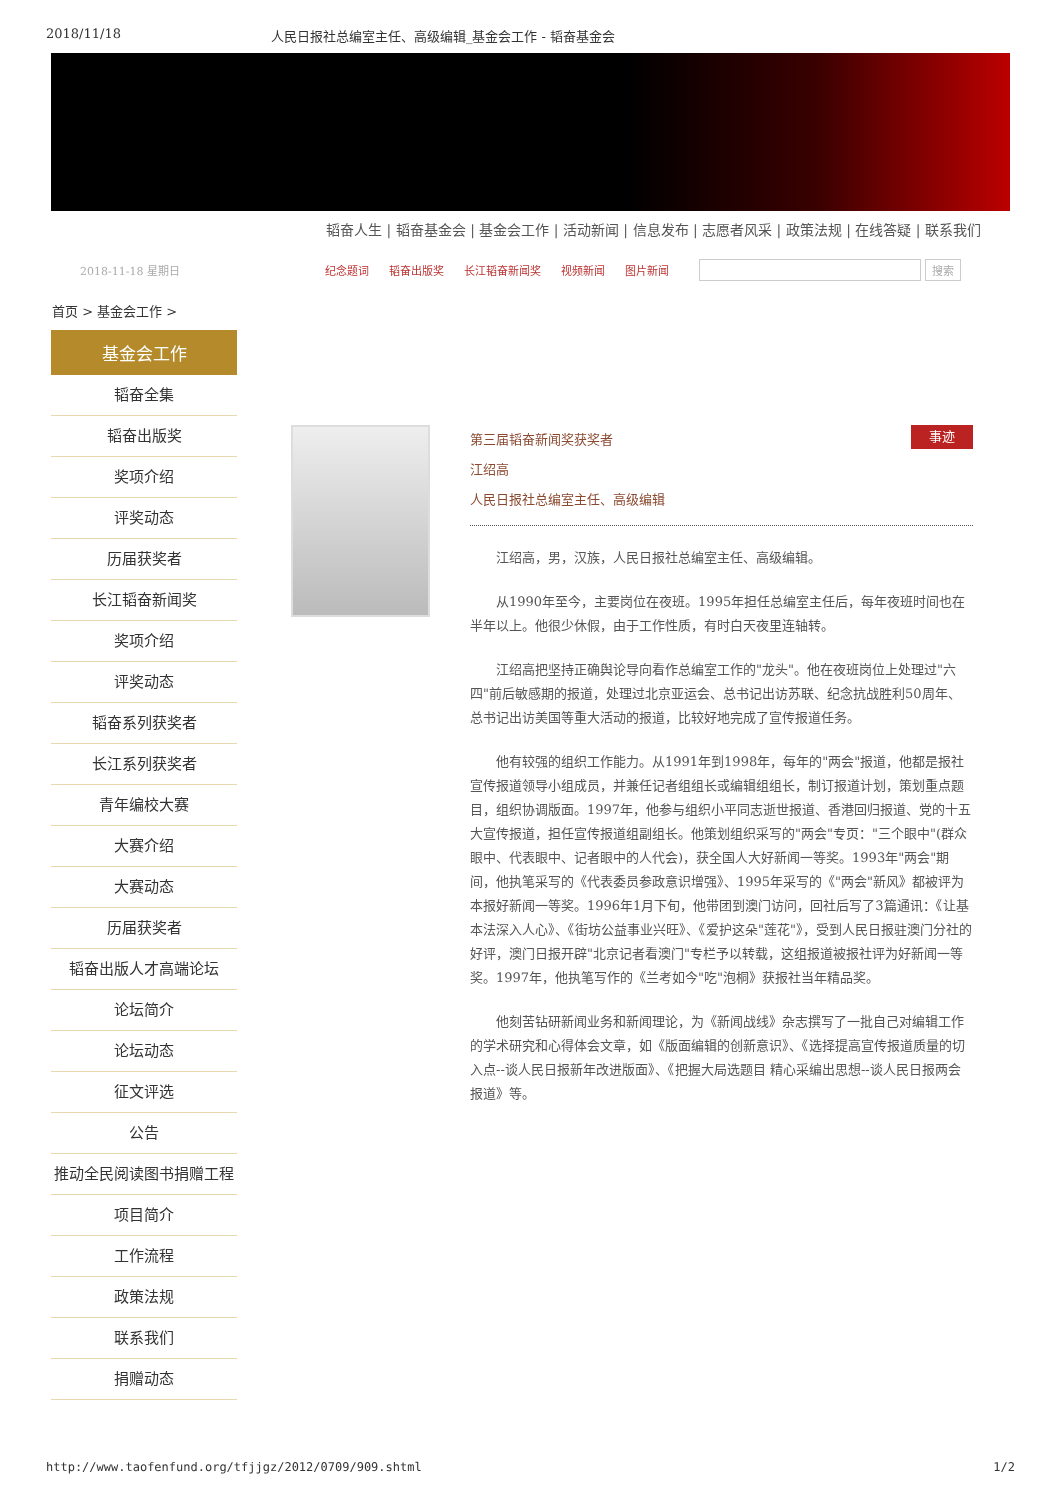2018/11/18 人民日报社总编室主任、高级编辑_基金会工作 - 韬奋基金会
韬奋人生 | 韬奋基金会 | 基金会工作 | 活动新闻 | 信息发布 | 志愿者风采 | 政策法规 | 在线答疑 | 联系我们
2018-11-18 星期日 纪念题词 韬奋出版奖 长江韬奋新闻奖 视频新闻 图片新闻 搜索
首页 > 基金会工作 >
基金会工作
韬奋全集
韬奋出版奖
奖项介绍
评奖动态
历届获奖者
长江韬奋新闻奖
奖项介绍
评奖动态
韬奋系列获奖者
长江系列获奖者
青年编校大赛
大赛介绍
大赛动态
历届获奖者
韬奋出版人才高端论坛
论坛简介
论坛动态
征文评选
公告
推动全民阅读图书捐赠工程
项目简介
工作流程
政策法规
联系我们
捐赠动态
事迹 第三届韬奋新闻奖获奖者
江绍高
人民日报社总编室主任、高级编辑
江绍高，男，汉族，人民日报社总编室主任、高级编辑。
从1990年至今，主要岗位在夜班。1995年担任总编室主任后，每年夜班时间也在半年以上。他很少休假，由于工作性质，有时白天夜里连轴转。
江绍高把坚持正确舆论导向看作总编室工作的"龙头"。他在夜班岗位上处理过"六四"前后敏感期的报道，处理过北京亚运会、总书记出访苏联、纪念抗战胜利50周年、总书记出访美国等重大活动的报道，比较好地完成了宣传报道任务。
他有较强的组织工作能力。从1991年到1998年，每年的"两会"报道，他都是报社宣传报道领导小组成员，并兼任记者组组长或编辑组组长，制订报道计划，策划重点题目，组织协调版面。1997年，他参与组织小平同志逝世报道、香港回归报道、党的十五大宣传报道，担任宣传报道组副组长。他策划组织采写的"两会"专页："三个眼中"(群众眼中、代表眼中、记者眼中的人代会)，获全国人大好新闻一等奖。1993年"两会"期间，他执笔采写的《代表委员参政意识增强》、1995年采写的《"两会"新风》都被评为本报好新闻一等奖。1996年1月下旬，他带团到澳门访问，回社后写了3篇通讯：《让基本法深入人心》、《街坊公益事业兴旺》、《爱护这朵"莲花"》，受到人民日报驻澳门分社的好评，澳门日报开辟"北京记者看澳门"专栏予以转载，这组报道被报社评为好新闻一等奖。1997年，他执笔写作的《兰考如今"吃"泡桐》获报社当年精品奖。
他刻苦钻研新闻业务和新闻理论，为《新闻战线》杂志撰写了一批自己对编辑工作的学术研究和心得体会文章，如《版面编辑的创新意识》、《选择提高宣传报道质量的切入点--谈人民日报新年改进版面》、《把握大局选题目 精心采编出思想--谈人民日报两会报道》等。
http://www.taofenfund.org/tfjjgz/2012/0709/909.shtml 1/2